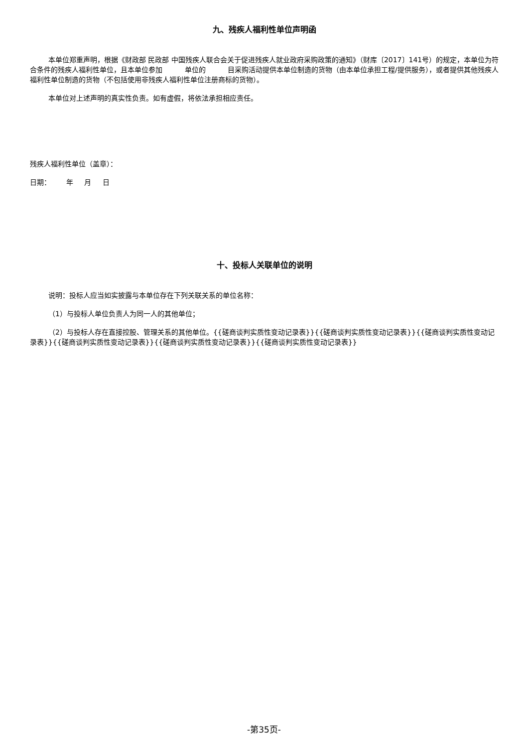九、残疾人福利性单位声明函
本单位郑重声明，根据《财政部 民政部 中国残疾人联合会关于促进残疾人就业政府采购政策的通知》（财库〔2017〕141号）的规定，本单位为符合条件的残疾人福利性单位，且本单位参加 单位的 目采购活动提供本单位制造的货物（由本单位承担工程/提供服务），或者提供其他残疾人福利性单位制造的货物（不包括使用非残疾人福利性单位注册商标的货物）。
本单位对上述声明的真实性负责。如有虚假，将依法承担相应责任。
残疾人福利性单位（盖章）：
日期： 年 月 日
十、投标人关联单位的说明
说明：投标人应当如实披露与本单位存在下列关联关系的单位名称：
（1）与投标人单位负责人为同一人的其他单位；
（2）与投标人存在直接控股、管理关系的其他单位。{{磋商谈判实质性变动记录表}}{{磋商谈判实质性变动记录表}}{{磋商谈判实质性变动记录表}}{{磋商谈判实质性变动记录表}}{{磋商谈判实质性变动记录表}}{{磋商谈判实质性变动记录表}}
-第35页-